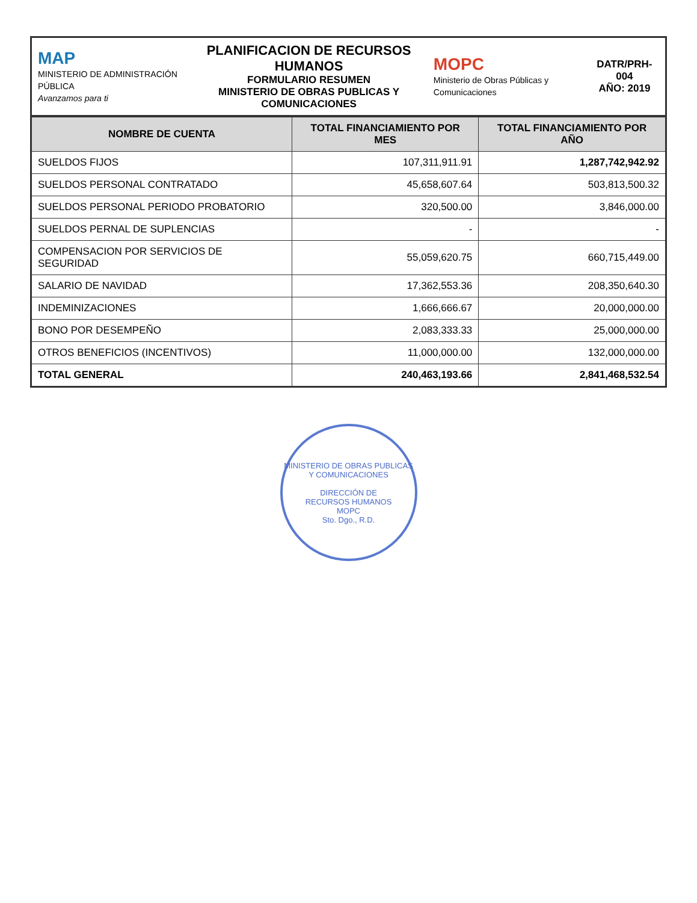| MAP MINISTERIO DE ADMINISTRACIÓN PÚBLICA Avanzamos para ti | PLANIFICACION DE RECURSOS HUMANOS FORMULARIO RESUMEN MINISTERIO DE OBRAS PUBLICAS Y COMUNICACIONES | MOPC Ministerio de Obras Públicas y Comunicaciones | DATR/PRH- 004 AÑO: 2019 |
| NOMBRE DE CUENTA | TOTAL FINANCIAMIENTO POR MES | TOTAL FINANCIAMIENTO POR AÑO |
| --- | --- | --- |
| SUELDOS FIJOS | 107,311,911.91 | 1,287,742,942.92 |
| SUELDOS PERSONAL CONTRATADO | 45,658,607.64 | 503,813,500.32 |
| SUELDOS PERSONAL PERIODO PROBATORIO | 320,500.00 | 3,846,000.00 |
| SUELDOS PERNAL DE SUPLENCIAS | - | - |
| COMPENSACION POR SERVICIOS DE SEGURIDAD | 55,059,620.75 | 660,715,449.00 |
| SALARIO DE NAVIDAD | 17,362,553.36 | 208,350,640.30 |
| INDEMINIZACIONES | 1,666,666.67 | 20,000,000.00 |
| BONO POR DESEMPEÑO | 2,083,333.33 | 25,000,000.00 |
| OTROS BENEFICIOS (INCENTIVOS) | 11,000,000.00 | 132,000,000.00 |
| TOTAL GENERAL | 240,463,193.66 | 2,841,468,532.54 |
MINISTERIO DE OBRAS PUBLICAS Y COMUNICACIONES
DIRECCIÓN DE
RECURSOS HUMANOS
MOPC
Sto. Dgo., R.D.